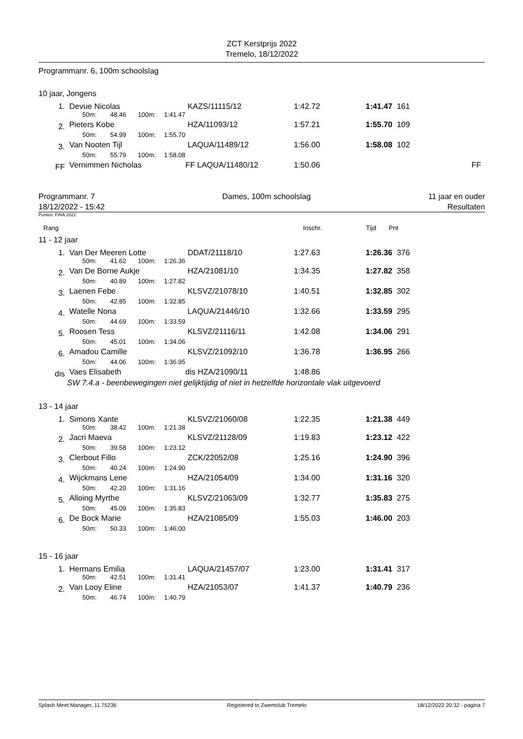ZCT Kerstprijs 2022
Tremelo, 18/12/2022
Programmanr. 6, 100m schoolslag
10 jaar, Jongens
| 1. | Devue Nicolas | | | | KAZS/11115/12 | 1:42.72 | 1:41.47 | 161 | |
| | 50m: | 48.46 | 100m: | 1:41.47 | | | | | |
| 2. | Pieters Kobe | | | | HZA/11093/12 | 1:57.21 | 1:55.70 | 109 | |
| | 50m: | 54.99 | 100m: | 1:55.70 | | | | | |
| 3. | Van Nooten Tijl | | | | LAQUA/11489/12 | 1:56.00 | 1:58.08 | 102 | |
| | 50m: | 55.79 | 100m: | 1:58.08 | | | | | |
| FF | Vernimmen Nicholas | | | | FF LAQUA/11480/12 | 1:50.06 | | | FF |
Programmanr. 7
18/12/2022 - 15:42 Dames, 100m schoolslag 11 jaar en ouder
Resultaten
Punten: FINA 2022
| Rang | Inschr. | Tijd | Pnt |
11 - 12 jaar
| 1. | Van Der Meeren Lotte | | | | DDAT/21118/10 | 1:27.63 | 1:26.36 | 376 |
| | 50m: | 41.62 | 100m: | 1:26.36 | | | | |
| 2. | Van De Borne Aukje | | | | HZA/21081/10 | 1:34.35 | 1:27.82 | 358 |
| | 50m: | 40.89 | 100m: | 1:27.82 | | | | |
| 3. | Laenen Febe | | | | KLSVZ/21078/10 | 1:40.51 | 1:32.85 | 302 |
| | 50m: | 42.85 | 100m: | 1:32.85 | | | | |
| 4. | Watelle Nona | | | | LAQUA/21446/10 | 1:32.66 | 1:33.59 | 295 |
| | 50m: | 44.69 | 100m: | 1:33.59 | | | | |
| 5. | Roosen Tess | | | | KLSVZ/21116/11 | 1:42.08 | 1:34.06 | 291 |
| | 50m: | 45.01 | 100m: | 1:34.06 | | | | |
| 6. | Amadou Camille | | | | KLSVZ/21092/10 | 1:36.78 | 1:36.95 | 266 |
| | 50m: | 44.06 | 100m: | 1:36.95 | | | | |
| dis | Vaes Elisabeth | | | | dis HZA/21090/11 | 1:48.86 | | |
| | SW 7.4.a - beenbewegingen niet gelijktijdig of niet in hetzelfde horizontale vlak uitgevoerd | | | | | | | |
13 - 14 jaar
| 1. | Simons Xante | | | | KLSVZ/21060/08 | 1:22.35 | 1:21.38 | 449 |
| | 50m: | 38.42 | 100m: | 1:21.38 | | | | |
| 2. | Jacri Maeva | | | | KLSVZ/21128/09 | 1:19.83 | 1:23.12 | 422 |
| | 50m: | 39.58 | 100m: | 1:23.12 | | | | |
| 3. | Clerbout Fillo | | | | ZCK/22052/08 | 1:25.16 | 1:24.90 | 396 |
| | 50m: | 40.24 | 100m: | 1:24.90 | | | | |
| 4. | Wijckmans Lene | | | | HZA/21054/09 | 1:34.00 | 1:31.16 | 320 |
| | 50m: | 42.20 | 100m: | 1:31.16 | | | | |
| 5. | Alloing Myrthe | | | | KLSVZ/21063/09 | 1:32.77 | 1:35.83 | 275 |
| | 50m: | 45.09 | 100m: | 1:35.83 | | | | |
| 6. | De Bock Marie | | | | HZA/21085/09 | 1:55.03 | 1:46.00 | 203 |
| | 50m: | 50.33 | 100m: | 1:46.00 | | | | |
15 - 16 jaar
| 1. | Hermans Emilia | | | | LAQUA/21457/07 | 1:23.00 | 1:31.41 | 317 |
| | 50m: | 42.51 | 100m: | 1:31.41 | | | | |
| 2. | Van Looy Eline | | | | HZA/21053/07 | 1:41.37 | 1:40.79 | 236 |
| | 50m: | 46.74 | 100m: | 1:40.79 | | | | |
Splash Meet Manager, 11.75236 Registered to Zwemclub Tremelo 18/12/2022 20:32 - pagina 7